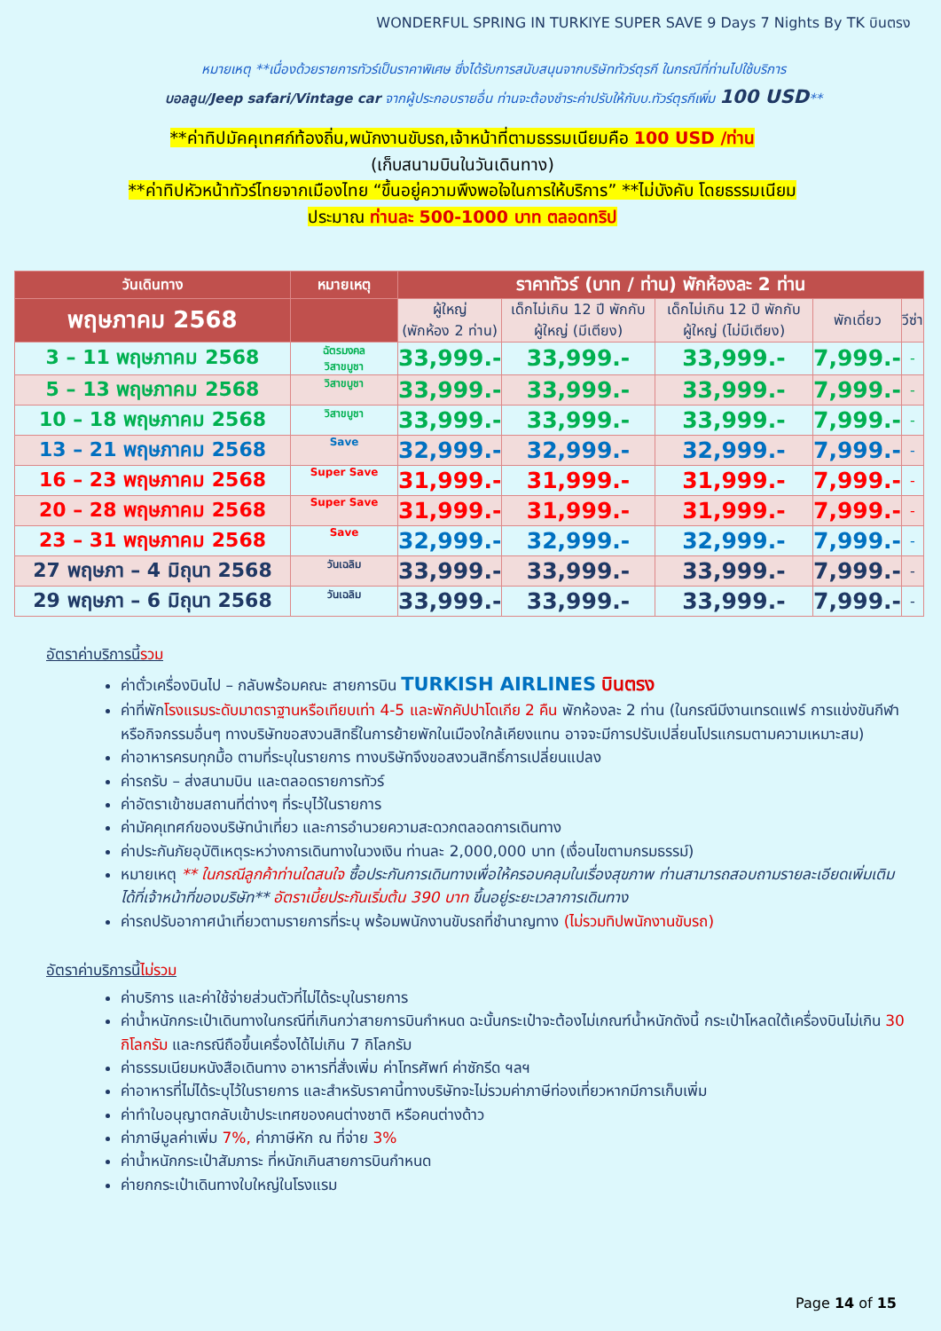WONDERFUL SPRING IN TURKIYE SUPER SAVE 9 Days 7 Nights By TK บินตรง
หมายเหตุ **เนื่องด้วยรายการทัวร์เป็นราคาพิเศษ ซึ่งได้รับการสนับสนุนจากบริษัททัวร์ตุรกี ในกรณีที่ท่านไปใช้บริการ
บอลลูน/Jeep safari/Vintage car จากผู้ประกอบรายอื่น ท่านจะต้องชำระค่าปรับให้กับบ.ทัวร์ตุรกีเพิ่ม 100 USD**
**ค่าทิปมัคคุเทศก์ท้องถิ่น,พนักงานขับรถ,เจ้าหน้าที่ตามธรรมเนียมคือ 100 USD /ท่าน
(เก็บสนามบินในวันเดินทาง)
**ค่าทิปหัวหน้าทัวร์ไทยจากเมืองไทย “ขึ้นอยู่ความพึงพอใจในการให้บริการ” **ไม่บังคับ โดยธรรมเนียม
ประมาณ ท่านละ 500-1000 บาท ตลอดทริป
| วันเดินทาง | หมายเหตุ | ราคาทัวร์ (บาท / ท่าน) พักห้องละ 2 ท่าน | | | | |
| --- | --- | --- | --- | --- | --- | --- |
| พฤษภาคม 2568 | | ผู้ใหญ่ (พักห้อง 2 ท่าน) | เด็กไม่เกิน 12 ปี พักกับผู้ใหญ่ (มีเตียง) | เด็กไม่เกิน 12 ปี พักกับผู้ใหญ่ (ไม่มีเตียง) | พักเดี่ยว | วีซ่า |
| 3 – 11 พฤษภาคม 2568 | ฉัตรมงคล วิสาขบูชา | 33,999.- | 33,999.- | 33,999.- | 7,999.- | - |
| 5 – 13 พฤษภาคม 2568 | วิสาขบูชา | 33,999.- | 33,999.- | 33,999.- | 7,999.- | - |
| 10 – 18 พฤษภาคม 2568 | วิสาขบูชา | 33,999.- | 33,999.- | 33,999.- | 7,999.- | - |
| 13 – 21 พฤษภาคม 2568 | Save | 32,999.- | 32,999.- | 32,999.- | 7,999.- | - |
| 16 – 23 พฤษภาคม 2568 | Super Save | 31,999.- | 31,999.- | 31,999.- | 7,999.- | - |
| 20 – 28 พฤษภาคม 2568 | Super Save | 31,999.- | 31,999.- | 31,999.- | 7,999.- | - |
| 23 – 31 พฤษภาคม 2568 | Save | 32,999.- | 32,999.- | 32,999.- | 7,999.- | - |
| 27 พฤษภา – 4 มิถุนา 2568 | วันเฉลิม | 33,999.- | 33,999.- | 33,999.- | 7,999.- | - |
| 29 พฤษภา – 6 มิถุนา 2568 | วันเฉลิม | 33,999.- | 33,999.- | 33,999.- | 7,999.- | - |
อัตราค่าบริการนี้รวม
ค่าตั๋วเครื่องบินไป – กลับพร้อมคณะ สายการบิน TURKISH AIRLINES บินตรง
ค่าที่พักโรงแรมระดับมาตราฐานหรือเทียบเท่า 4-5 และพักคัปปาโดเกีย 2 คืน พักห้องละ 2 ท่าน (ในกรณีมีงานเทรดแฟร์ การแข่งขันกีฬา หรือกิจกรรมอื่นๆ ทางบริษัทขอสงวนสิทธิ์ในการย้ายพักในเมืองใกล้เคียงแทน อาจจะมีการปรับเปลี่ยนโปรแกรมตามความเหมาะสม)
ค่าอาหารครบทุกมื้อ ตามที่ระบุในรายการ ทางบริษัทจึงขอสงวนสิทธิ์การเปลี่ยนแปลง
ค่ารถรับ – ส่งสนามบิน และตลอดรายการทัวร์
ค่าอัตราเข้าชมสถานที่ต่างๆ ที่ระบุไว้ในรายการ
ค่ามัคคุเทศก์ของบริษัทนำเที่ยว และการอำนวยความสะดวกตลอดการเดินทาง
ค่าประกันภัยอุบัติเหตุระหว่างการเดินทางในวงเงิน ท่านละ 2,000,000 บาท (เงื่อนไขตามกรมธรรม์)
หมายเหตุ ** ในกรณีลูกค้าท่านใดสนใจ ซื้อประกันการเดินทางเพื่อให้ครอบคลุมในเรื่องสุขภาพ ท่านสามารถสอบถามรายละเอียดเพิ่มเติมได้ที่เจ้าหน้าที่ของบริษัท** อัตราเบี้ยประกันเริ่มต้น 390 บาท ขึ้นอยู่ระยะเวลาการเดินทาง
ค่ารถปรับอากาศนำเที่ยวตามรายการที่ระบุ พร้อมพนักงานขับรถที่ชำนาญทาง (ไม่รวมทิปพนักงานขับรถ)
อัตราค่าบริการนี้ไม่รวม
ค่าบริการ และค่าใช้จ่ายส่วนตัวที่ไม่ได้ระบุในรายการ
ค่าน้ำหนักกระเป๋าเดินทางในกรณีที่เกินกว่าสายการบินกำหนด ฉะนั้นกระเป๋าจะต้องไม่เกณฑ์น้ำหนักดังนี้ กระเป๋าโหลดใต้เครื่องบินไม่เกิน 30 กิโลกรัม และกรณีถือขึ้นเครื่องได้ไม่เกิน 7 กิโลกรัม
ค่าธรรมเนียมหนังสือเดินทาง อาหารที่สั่งเพิ่ม ค่าโทรศัพท์ ค่าซักรีด ฯลฯ
ค่าอาหารที่ไม่ได้ระบุไว้ในรายการ และสำหรับราคานี้ทางบริษัทจะไม่รวมค่าภาษีท่องเที่ยวหากมีการเก็บเพิ่ม
ค่าทำใบอนุญาตกลับเข้าประเทศของคนต่างชาติ หรือคนต่างด้าว
ค่าภาษีมูลค่าเพิ่ม 7%, ค่าภาษีหัก ณ ที่จ่าย 3%
ค่าน้ำหนักกระเป๋าสัมภาระ ที่หนักเกินสายการบินกำหนด
ค่ายกกระเป๋าเดินทางใบใหญ่ในโรงแรม
Page 14 of 15